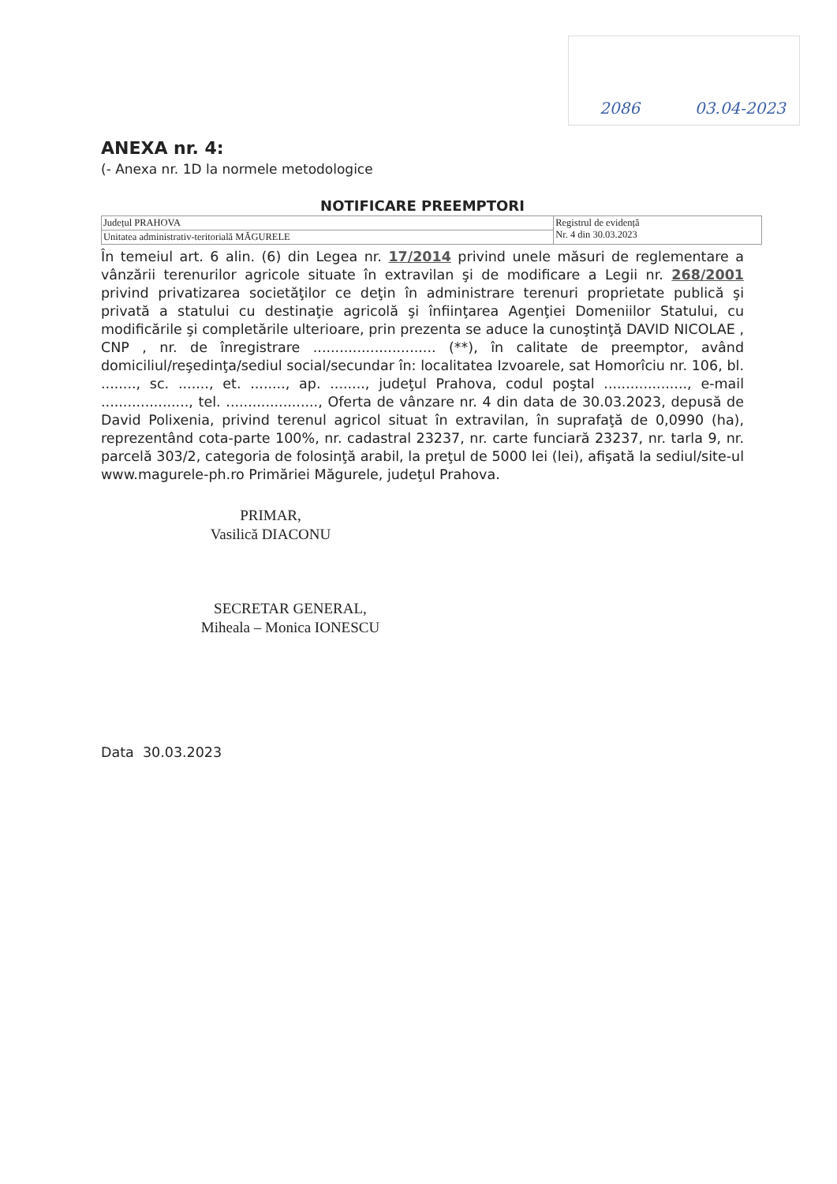2086 03.04-2023
ANEXA nr. 4:
(- Anexa nr. 1D la normele metodologice
NOTIFICARE PREEMPTORI
| Județul PRAHOVA | Registrul de evidență Nr. 4 din 30.03.2023 |
| Unitatea administrativ-teritorială MĂGURELE | |
În temeiul art. 6 alin. (6) din Legea nr. 17/2014 privind unele măsuri de reglementare a vânzării terenurilor agricole situate în extravilan şi de modificare a Legii nr. 268/2001 privind privatizarea societăţilor ce deţin în administrare terenuri proprietate publică şi privată a statului cu destinaţie agricolă şi înfiinţarea Agenţiei Domeniilor Statului, cu modificările şi completările ulterioare, prin prezenta se aduce la cunoştinţă DAVID NICOLAE , CNP , nr. de înregistrare ............................ (**), în calitate de preemptor, având domiciliul/reşedinţa/sediul social/secundar în: localitatea Izvoarele, sat Homorîciu nr. 106, bl. ........, sc. ......., et. ........, ap. ........, judeţul Prahova, codul poştal ..................., e-mail ...................., tel. ....................., Oferta de vânzare nr. 4 din data de 30.03.2023, depusă de David Polixenia, privind terenul agricol situat în extravilan, în suprafaţă de 0,0990 (ha), reprezentând cota-parte 100%, nr. cadastral 23237, nr. carte funciară 23237, nr. tarla 9, nr. parcelă 303/2, categoria de folosinţă arabil, la preţul de 5000 lei (lei), afişată la sediul/site-ul www.magurele-ph.ro Primăriei Măgurele, judeţul Prahova.
PRIMAR,
Vasilică DIACONU
SECRETAR GENERAL,
Miheala – Monica IONESCU
Data 30.03.2023